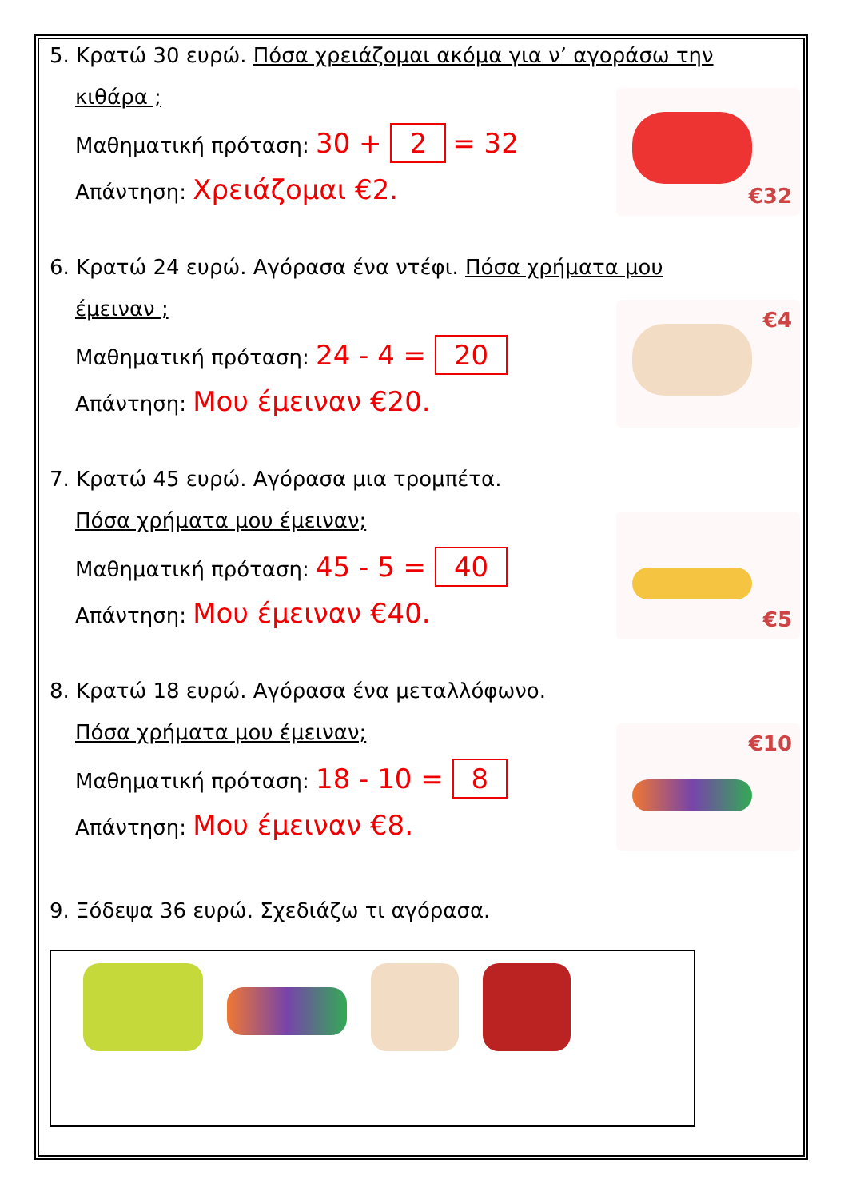5. Κρατώ 30 ευρώ. Πόσα χρειάζομαι ακόμα για ν’ αγοράσω την
κιθάρα ;
Μαθηματική πρόταση: 30 + 2 = 32
Απάντηση: Χρειάζομαι €2.
€32
6. Κρατώ 24 ευρώ. Αγόρασα ένα ντέφι. Πόσα χρήματα μου
έμειναν ;
Μαθηματική πρόταση: 24 - 4 = 20
Απάντηση: Μου έμειναν €20.
€4
7. Κρατώ 45 ευρώ. Αγόρασα μια τρομπέτα.
Πόσα χρήματα μου έμειναν;
Μαθηματική πρόταση: 45 - 5 = 40
Απάντηση: Μου έμειναν €40.
€5
8. Κρατώ 18 ευρώ. Αγόρασα ένα μεταλλόφωνο.
Πόσα χρήματα μου έμειναν;
Μαθηματική πρόταση: 18 - 10 = 8
Απάντηση: Μου έμειναν €8.
€10
9. Ξόδεψα 36 ευρώ. Σχεδιάζω τι αγόρασα.